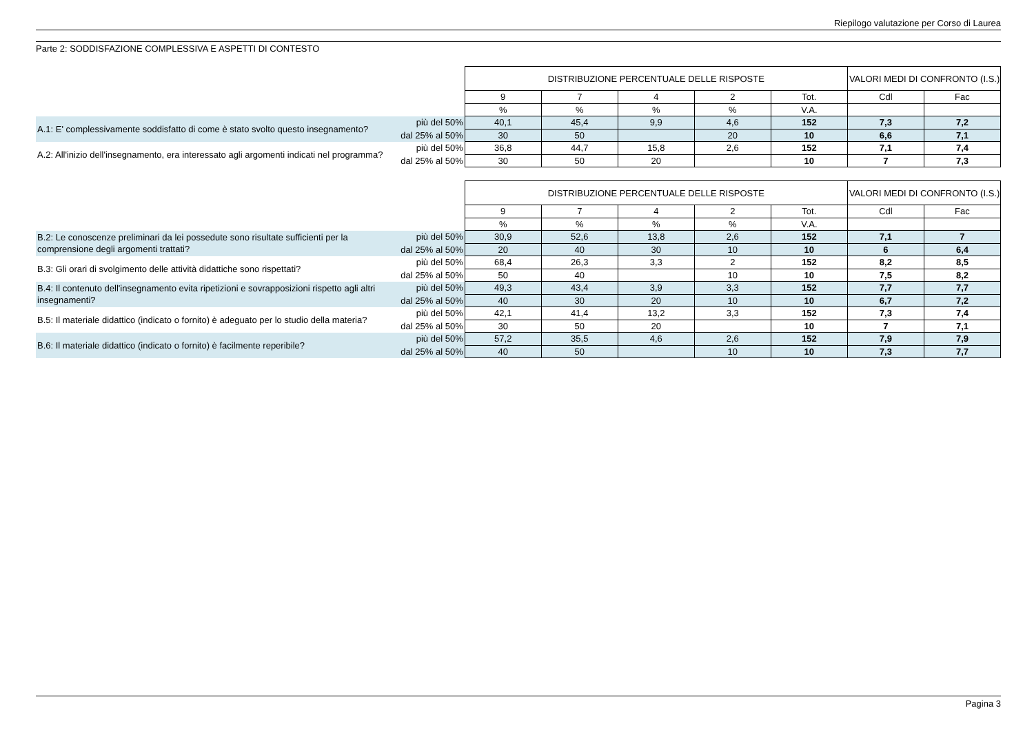Riepilogo valutazione per Corso di Laurea
Parte 2: SODDISFAZIONE COMPLESSIVA E ASPETTI DI CONTESTO
| | | DISTRIBUZIONE PERCENTUALE DELLE RISPOSTE | | | | | VALORI MEDI DI CONFRONTO (I.S.) | |
| --- | --- | --- | --- | --- | --- | --- | --- | --- |
| | | 9 | 7 | 4 | 2 | Tot. | Cdl | Fac |
| | | % | % | % | % | V.A. | | |
| A.1: E' complessivamente soddisfatto di come è stato svolto questo insegnamento? | più del 50% | 40,1 | 45,4 | 9,9 | 4,6 | 152 | 7,3 | 7,2 |
| | dal 25% al 50% | 30 | 50 | | 20 | 10 | 6,6 | 7,1 |
| A.2: All'inizio dell'insegnamento, era interessato agli argomenti indicati nel programma? | più del 50% | 36,8 | 44,7 | 15,8 | 2,6 | 152 | 7,1 | 7,4 |
| | dal 25% al 50% | 30 | 50 | 20 | | 10 | 7 | 7,3 |
| | | DISTRIBUZIONE PERCENTUALE DELLE RISPOSTE | | | | | VALORI MEDI DI CONFRONTO (I.S.) | |
| --- | --- | --- | --- | --- | --- | --- | --- | --- |
| | | 9 | 7 | 4 | 2 | Tot. | Cdl | Fac |
| | | % | % | % | % | V.A. | | |
| B.2: Le conoscenze preliminari da lei possedute sono risultate sufficienti per la comprensione degli argomenti trattati? | più del 50% | 30,9 | 52,6 | 13,8 | 2,6 | 152 | 7,1 | 7 |
| | dal 25% al 50% | 20 | 40 | 30 | 10 | 10 | 6 | 6,4 |
| B.3: Gli orari di svolgimento delle attività didattiche sono rispettati? | più del 50% | 68,4 | 26,3 | 3,3 | 2 | 152 | 8,2 | 8,5 |
| | dal 25% al 50% | 50 | 40 | | 10 | 10 | 7,5 | 8,2 |
| B.4: Il contenuto dell'insegnamento evita ripetizioni e sovrapposizioni rispetto agli altri insegnamenti? | più del 50% | 49,3 | 43,4 | 3,9 | 3,3 | 152 | 7,7 | 7,7 |
| | dal 25% al 50% | 40 | 30 | 20 | 10 | 10 | 6,7 | 7,2 |
| B.5: Il materiale didattico (indicato o fornito) è adeguato per lo studio della materia? | più del 50% | 42,1 | 41,4 | 13,2 | 3,3 | 152 | 7,3 | 7,4 |
| | dal 25% al 50% | 30 | 50 | 20 | | 10 | 7 | 7,1 |
| B.6: Il materiale didattico (indicato o fornito) è facilmente reperibile? | più del 50% | 57,2 | 35,5 | 4,6 | 2,6 | 152 | 7,9 | 7,9 |
| | dal 25% al 50% | 40 | 50 | | 10 | 10 | 7,3 | 7,7 |
Pagina 3